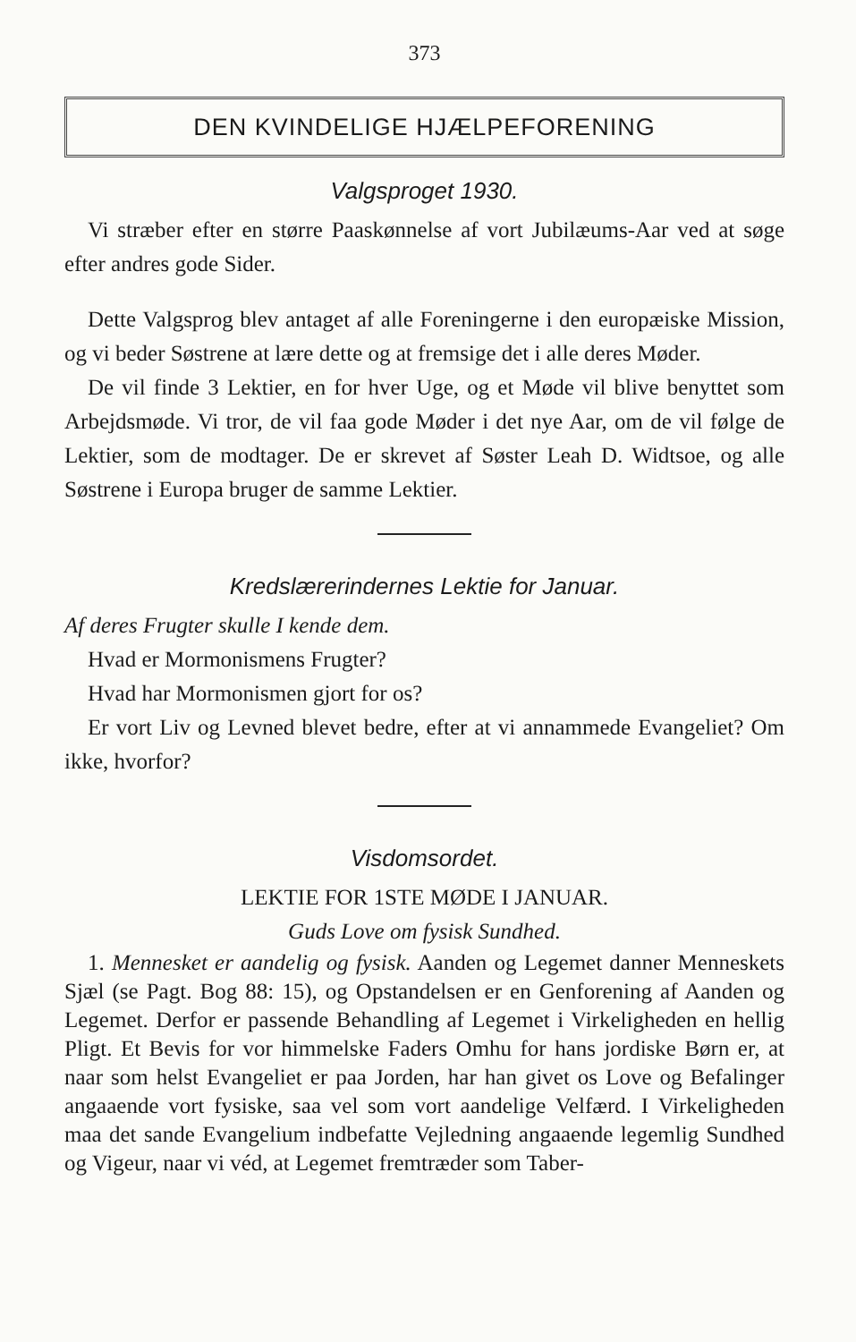373
DEN KVINDELIGE HJÆLPEFORENING
Valgsproget 1930.
Vi stræber efter en større Paaskønnelse af vort Jubilæums-Aar ved at søge efter andres gode Sider.
Dette Valgsprog blev antaget af alle Foreningerne i den europæiske Mission, og vi beder Søstrene at lære dette og at fremsige det i alle deres Møder.
De vil finde 3 Lektier, en for hver Uge, og et Møde vil blive benyttet som Arbejdsmøde. Vi tror, de vil faa gode Møder i det nye Aar, om de vil følge de Lektier, som de modtager. De er skrevet af Søster Leah D. Widtsoe, og alle Søstrene i Europa bruger de samme Lektier.
Kredslærerindernes Lektie for Januar.
Af deres Frugter skulle I kende dem.
Hvad er Mormonismens Frugter?
Hvad har Mormonismen gjort for os?
Er vort Liv og Levned blevet bedre, efter at vi annammede Evangeliet? Om ikke, hvorfor?
Visdomsordet.
LEKTIE FOR 1STE MØDE I JANUAR.
Guds Love om fysisk Sundhed.
1. Mennesket er aandelig og fysisk. Aanden og Legemet danner Menneskets Sjæl (se Pagt. Bog 88: 15), og Opstandelsen er en Genforening af Aanden og Legemet. Derfor er passende Behandling af Legemet i Virkeligheden en hellig Pligt. Et Bevis for vor himmelske Faders Omhu for hans jordiske Børn er, at naar som helst Evangeliet er paa Jorden, har han givet os Love og Befalinger angaaende vort fysiske, saa vel som vort aandelige Velfærd. I Virkeligheden maa det sande Evangelium indbefatte Vejledning angaaende legemlig Sundhed og Vigeur, naar vi véd, at Legemet fremtræder som Taber-